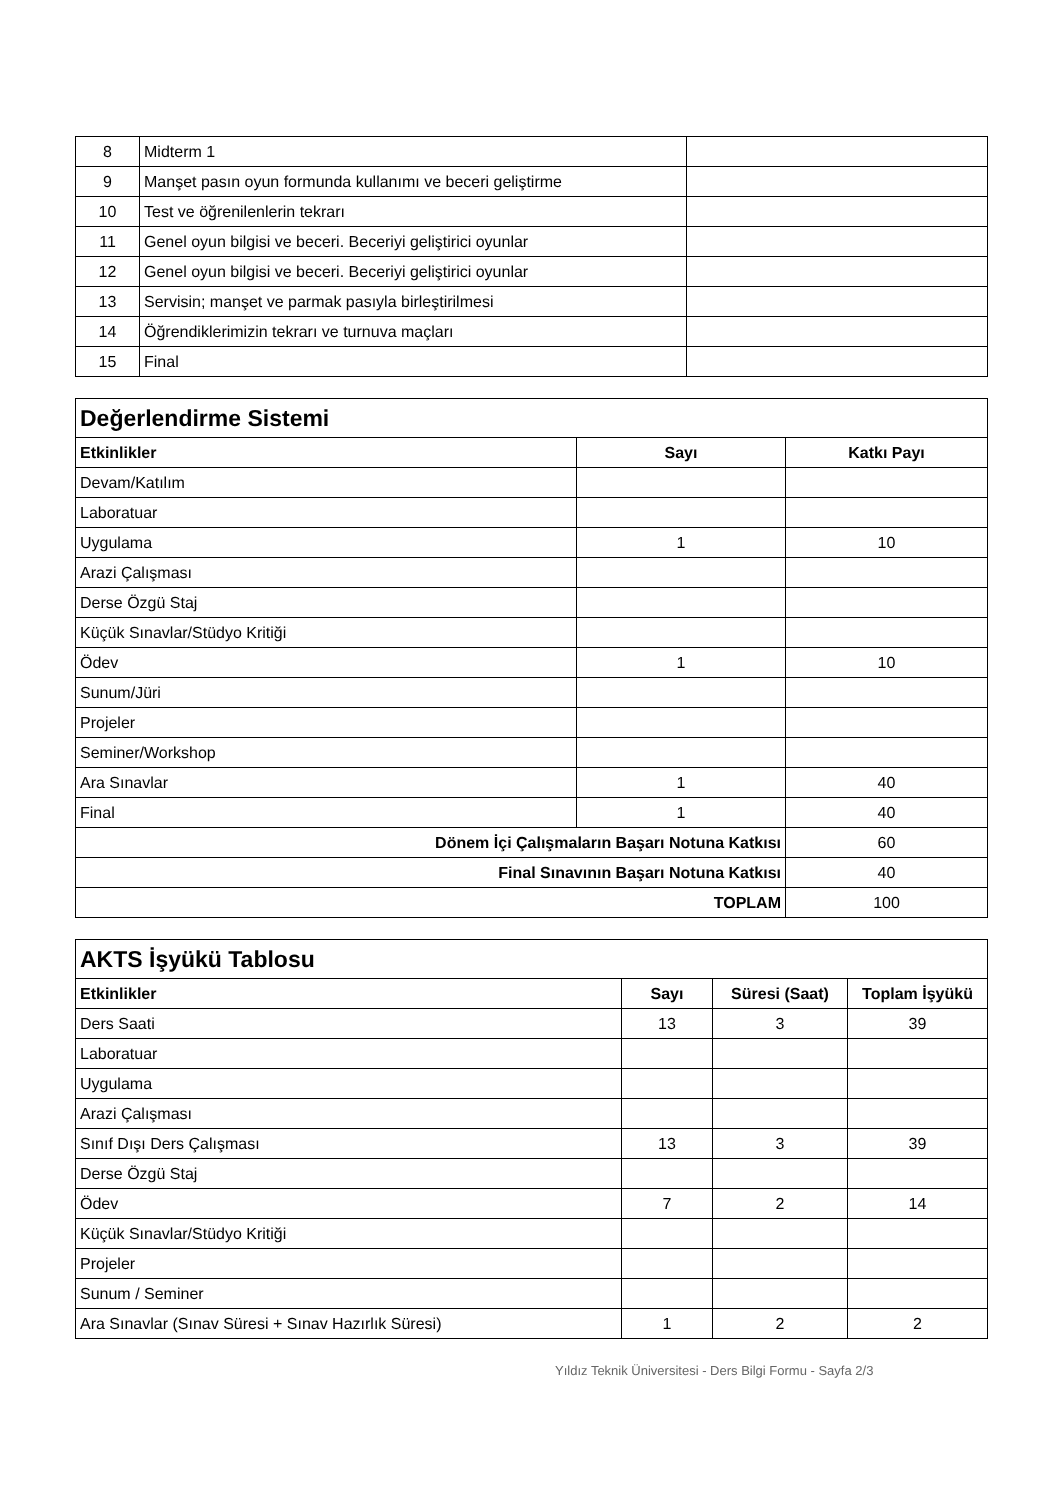| 8 | Midterm 1 | |
| 9 | Manşet pasın oyun formunda kullanımı ve beceri geliştirme | |
| 10 | Test ve öğrenilenlerin tekrarı | |
| 11 | Genel oyun bilgisi ve beceri. Beceriyi geliştirici oyunlar | |
| 12 | Genel oyun bilgisi ve beceri. Beceriyi geliştirici oyunlar | |
| 13 | Servisin; manşet ve parmak pasıyla birleştirilmesi | |
| 14 | Öğrendiklerimizin tekrarı ve turnuva maçları | |
| 15 | Final | |
| Değerlendirme Sistemi | | |
| Etkinlikler | Sayı | Katkı Payı |
| Devam/Katılım | | |
| Laboratuar | | |
| Uygulama | 1 | 10 |
| Arazi Çalışması | | |
| Derse Özgü Staj | | |
| Küçük Sınavlar/Stüdyo Kritiği | | |
| Ödev | 1 | 10 |
| Sunum/Jüri | | |
| Projeler | | |
| Seminer/Workshop | | |
| Ara Sınavlar | 1 | 40 |
| Final | 1 | 40 |
| Dönem İçi Çalışmaların Başarı Notuna Katkısı | | 60 |
| Final Sınavının Başarı Notuna Katkısı | | 40 |
| TOPLAM | | 100 |
| AKTS İşyükü Tablosu | | | |
| Etkinlikler | Sayı | Süresi (Saat) | Toplam İşyükü |
| Ders Saati | 13 | 3 | 39 |
| Laboratuar | | | |
| Uygulama | | | |
| Arazi Çalışması | | | |
| Sınıf Dışı Ders Çalışması | 13 | 3 | 39 |
| Derse Özgü Staj | | | |
| Ödev | 7 | 2 | 14 |
| Küçük Sınavlar/Stüdyo Kritiği | | | |
| Projeler | | | |
| Sunum / Seminer | | | |
| Ara Sınavlar (Sınav Süresi + Sınav Hazırlık Süresi) | 1 | 2 | 2 |
Yıldız Teknik Üniversitesi - Ders Bilgi Formu - Sayfa 2/3